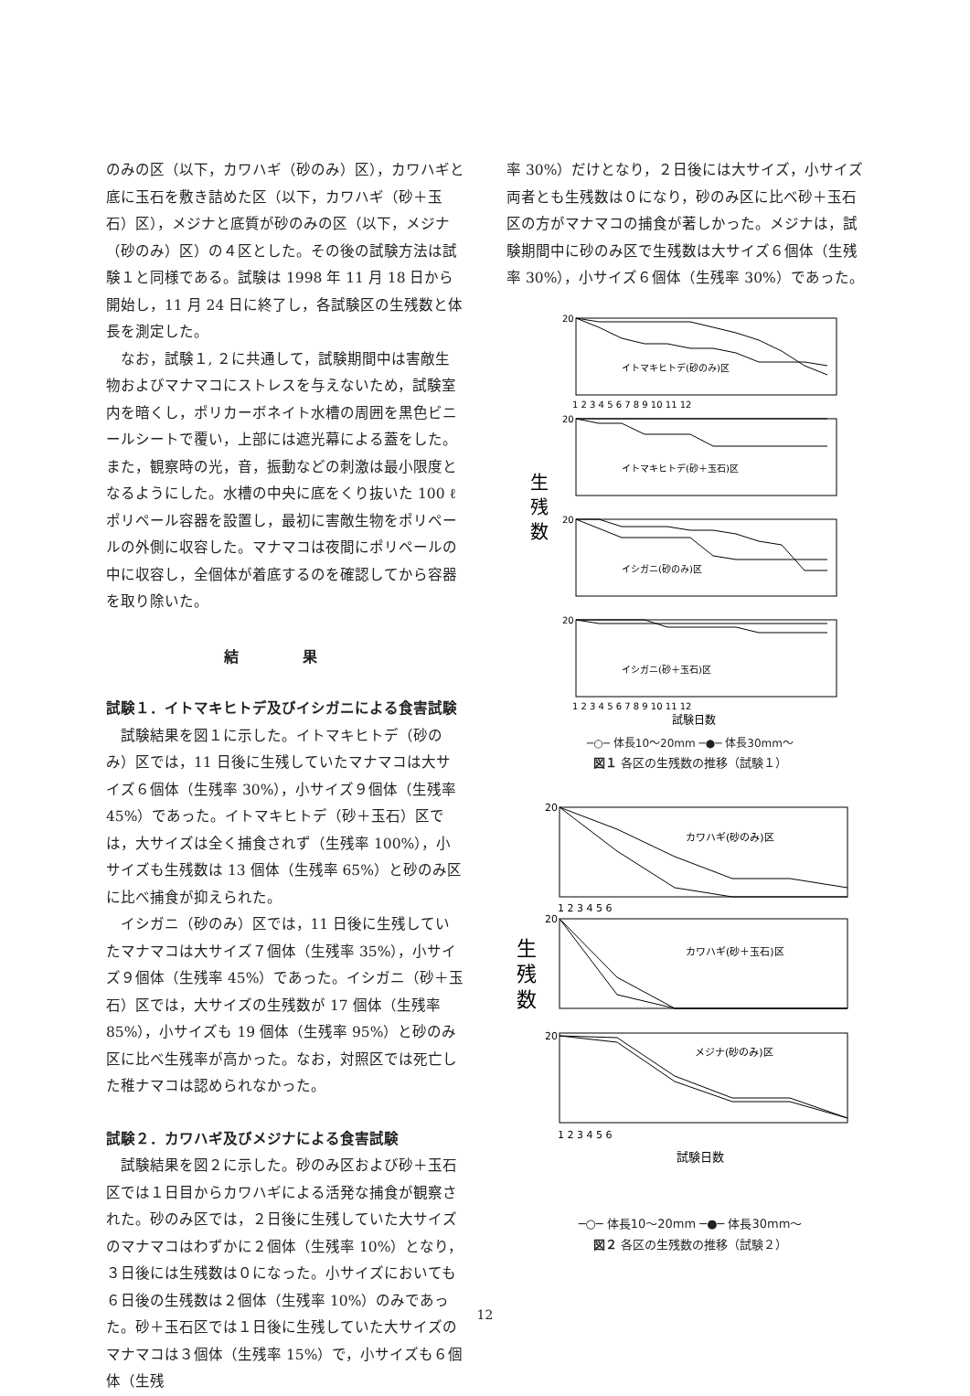のみの区（以下，カワハギ（砂のみ）区），カワハギと底に玉石を敷き詰めた区（以下，カワハギ（砂＋玉石）区），メジナと底質が砂のみの区（以下，メジナ（砂のみ）区）の４区とした。その後の試験方法は試験１と同様である。試験は 1998 年 11 月 18 日から開始し，11 月 24 日に終了し，各試験区の生残数と体長を測定した。
なお，試験１, ２に共通して，試験期間中は害敵生物およびマナマコにストレスを与えないため，試験室内を暗くし，ポリカーボネイト水槽の周囲を黒色ビニールシートで覆い，上部には遮光幕による蓋をした。また，観察時の光，音，振動などの刺激は最小限度となるようにした。水槽の中央に底をくり抜いた 100 ℓ ポリペール容器を設置し，最初に害敵生物をポリペールの外側に収容した。マナマコは夜間にポリペールの中に収容し，全個体が着底するのを確認してから容器を取り除いた。
結 果
試験１．イトマキヒトデ及びイシガニによる食害試験
試験結果を図１に示した。イトマキヒトデ（砂のみ）区では，11 日後に生残していたマナマコは大サイズ６個体（生残率 30%），小サイズ９個体（生残率 45%）であった。イトマキヒトデ（砂＋玉石）区では，大サイズは全く捕食されず（生残率 100%），小サイズも生残数は 13 個体（生残率 65%）と砂のみ区に比べ捕食が抑えられた。
イシガニ（砂のみ）区では，11 日後に生残していたマナマコは大サイズ７個体（生残率 35%），小サイズ９個体（生残率 45%）であった。イシガニ（砂＋玉石）区では，大サイズの生残数が 17 個体（生残率 85%），小サイズも 19 個体（生残率 95%）と砂のみ区に比べ生残率が高かった。なお，対照区では死亡した稚ナマコは認められなかった。
試験２．カワハギ及びメジナによる食害試験
試験結果を図２に示した。砂のみ区および砂＋玉石区では１日目からカワハギによる活発な捕食が観察された。砂のみ区では，２日後に生残していた大サイズのマナマコはわずかに２個体（生残率 10%）となり，３日後には生残数は０になった。小サイズにおいても６日後の生残数は２個体（生残率 10%）のみであった。砂＋玉石区では１日後に生残していた大サイズのマナマコは３個体（生残率 15%）で，小サイズも６個体（生残
率 30%）だけとなり，２日後には大サイズ，小サイズ両者とも生残数は０になり，砂のみ区に比べ砂＋玉石区の方がマナマコの捕食が著しかった。メジナは，試験期間中に砂のみ区で生残数は大サイズ６個体（生残率 30%），小サイズ６個体（生残率 30%）であった。
生
残
数
イトマキヒトデ(砂のみ)区
イトマキヒトデ(砂＋玉石)区
イシガニ(砂のみ)区
イシガニ(砂＋玉石)区
20
20
20
20
1 2 3 4 5 6 7 8 9 10 11 12
1 2 3 4 5 6 7 8 9 10 11 12
試験日数
─○─ 体長10～20mm ─●─ 体長30mm～
図１ 各区の生残数の推移（試験１）
生
残
数
カワハギ(砂のみ)区
カワハギ(砂＋玉石)区
メジナ(砂のみ)区
20
20
20
1 2 3 4 5 6
1 2 3 4 5 6
試験日数
─○─ 体長10～20mm ─●─ 体長30mm～
図２ 各区の生残数の推移（試験２）
12